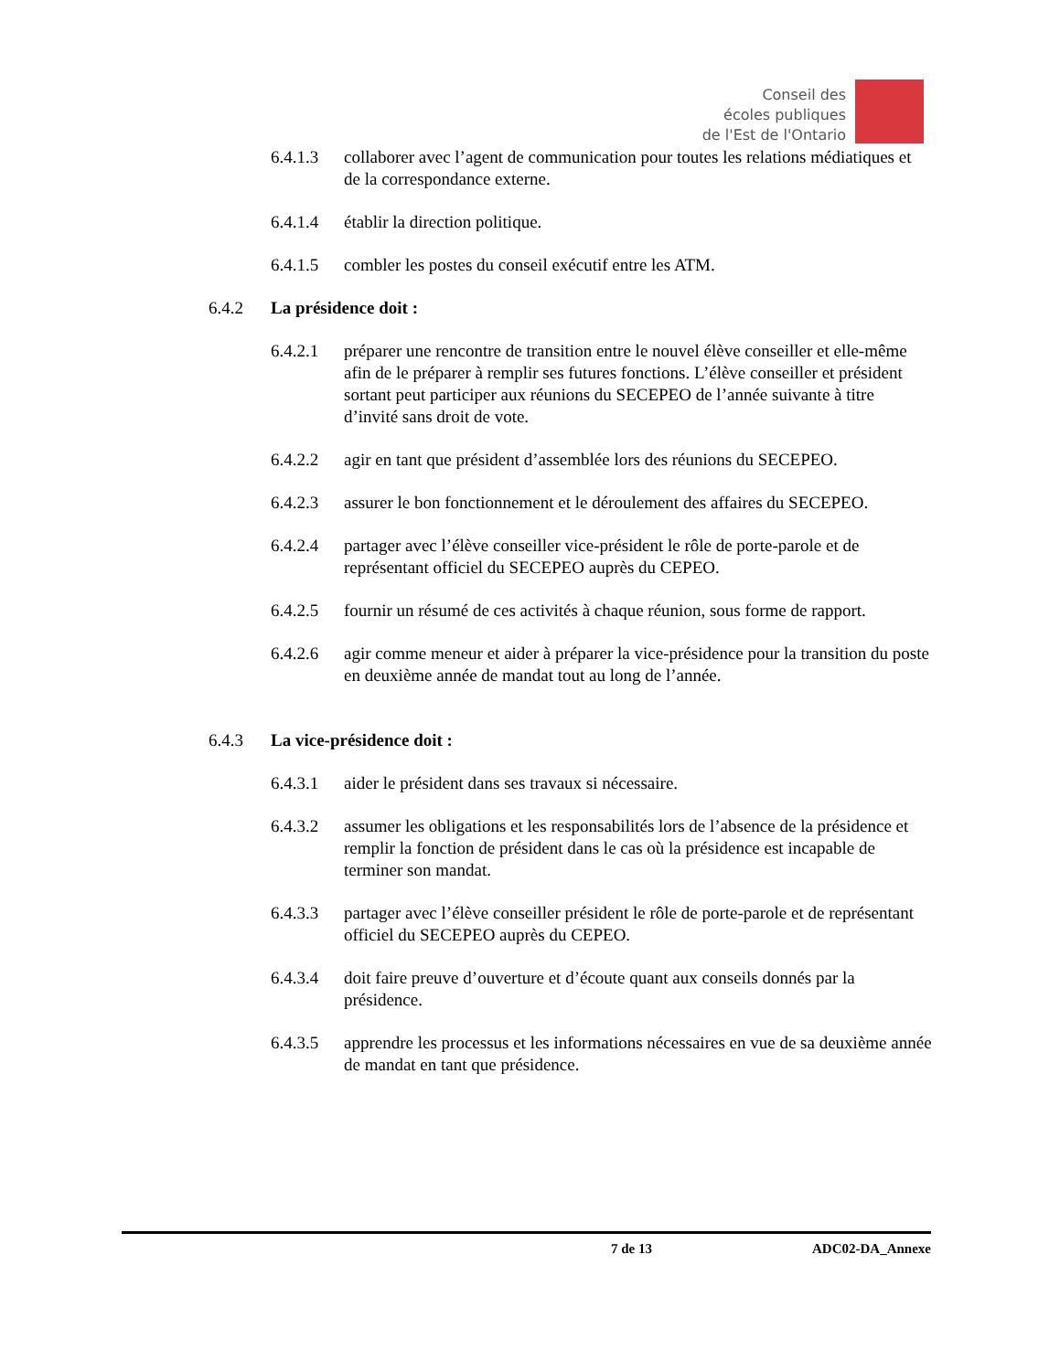Conseil des
écoles publiques
de l'Est de l'Ontario
6.4.1.3 collaborer avec l’agent de communication pour toutes les relations médiatiques et de la correspondance externe.
6.4.1.4 établir la direction politique.
6.4.1.5 combler les postes du conseil exécutif entre les ATM.
6.4.2 La présidence doit :
6.4.2.1 préparer une rencontre de transition entre le nouvel élève conseiller et elle-même afin de le préparer à remplir ses futures fonctions. L’élève conseiller et président sortant peut participer aux réunions du SECEPEO de l’année suivante à titre d’invité sans droit de vote.
6.4.2.2 agir en tant que président d’assemblée lors des réunions du SECEPEO.
6.4.2.3 assurer le bon fonctionnement et le déroulement des affaires du SECEPEO.
6.4.2.4 partager avec l’élève conseiller vice-président le rôle de porte-parole et de représentant officiel du SECEPEO auprès du CEPEO.
6.4.2.5 fournir un résumé de ces activités à chaque réunion, sous forme de rapport.
6.4.2.6 agir comme meneur et aider à préparer la vice-présidence pour la transition du poste en deuxième année de mandat tout au long de l’année.
6.4.3 La vice-présidence doit :
6.4.3.1 aider le président dans ses travaux si nécessaire.
6.4.3.2 assumer les obligations et les responsabilités lors de l’absence de la présidence et remplir la fonction de président dans le cas où la présidence est incapable de terminer son mandat.
6.4.3.3 partager avec l’élève conseiller président le rôle de porte-parole et de représentant officiel du SECEPEO auprès du CEPEO.
6.4.3.4 doit faire preuve d’ouverture et d’écoute quant aux conseils donnés par la présidence.
6.4.3.5 apprendre les processus et les informations nécessaires en vue de sa deuxième année de mandat en tant que présidence.
7 de 13 ADC02-DA_Annexe